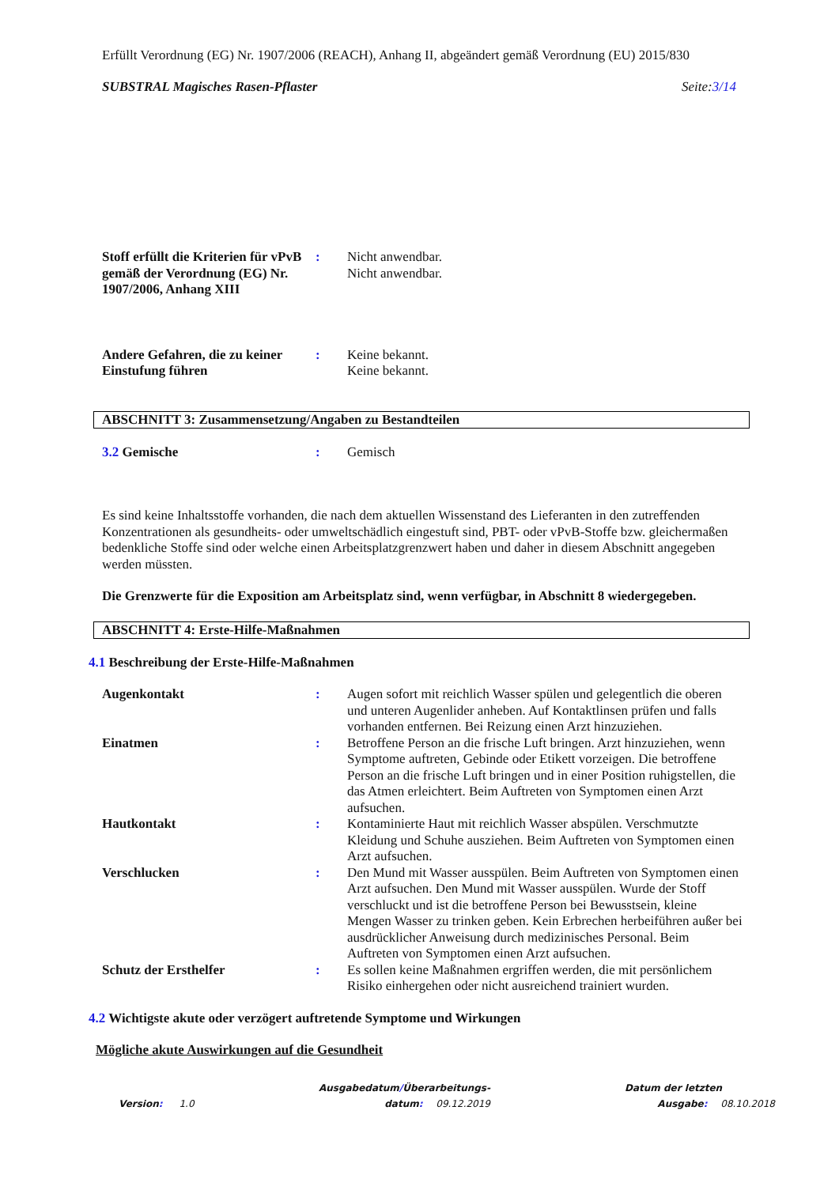Erfüllt Verordnung (EG) Nr. 1907/2006 (REACH), Anhang II, abgeändert gemäß Verordnung (EU) 2015/830
SUBSTRAL Magisches Rasen-Pflaster Seite:3/14
Stoff erfüllt die Kriterien für vPvB gemäß der Verordnung (EG) Nr. 1907/2006, Anhang XIII
: Nicht anwendbar.
Nicht anwendbar.
Andere Gefahren, die zu keiner Einstufung führen
: Keine bekannt.
Keine bekannt.
ABSCHNITT 3: Zusammensetzung/Angaben zu Bestandteilen
3.2 Gemische : Gemisch
Es sind keine Inhaltsstoffe vorhanden, die nach dem aktuellen Wissenstand des Lieferanten in den zutreffenden Konzentrationen als gesundheits- oder umweltschädlich eingestuft sind, PBT- oder vPvB-Stoffe bzw. gleichermaßen bedenkliche Stoffe sind oder welche einen Arbeitsplatzgrenzwert haben und daher in diesem Abschnitt angegeben werden müssten.
Die Grenzwerte für die Exposition am Arbeitsplatz sind, wenn verfügbar, in Abschnitt 8 wiedergegeben.
ABSCHNITT 4: Erste-Hilfe-Maßnahmen
4.1 Beschreibung der Erste-Hilfe-Maßnahmen
Augenkontakt : Augen sofort mit reichlich Wasser spülen und gelegentlich die oberen und unteren Augenlider anheben. Auf Kontaktlinsen prüfen und falls vorhanden entfernen. Bei Reizung einen Arzt hinzuziehen.
Einatmen : Betroffene Person an die frische Luft bringen. Arzt hinzuziehen, wenn Symptome auftreten, Gebinde oder Etikett vorzeigen. Die betroffene Person an die frische Luft bringen und in einer Position ruhigstellen, die das Atmen erleichtert. Beim Auftreten von Symptomen einen Arzt aufsuchen.
Hautkontakt : Kontaminierte Haut mit reichlich Wasser abspülen. Verschmutzte Kleidung und Schuhe ausziehen. Beim Auftreten von Symptomen einen Arzt aufsuchen.
Verschlucken : Den Mund mit Wasser ausspülen. Beim Auftreten von Symptomen einen Arzt aufsuchen. Den Mund mit Wasser ausspülen. Wurde der Stoff verschluckt und ist die betroffene Person bei Bewusstsein, kleine Mengen Wasser zu trinken geben. Kein Erbrechen herbeiführen außer bei ausdrücklicher Anweisung durch medizinisches Personal. Beim Auftreten von Symptomen einen Arzt aufsuchen.
Schutz der Ersthelfer : Es sollen keine Maßnahmen ergriffen werden, die mit persönlichem Risiko einhergehen oder nicht ausreichend trainiert wurden.
4.2 Wichtigste akute oder verzögert auftretende Symptome und Wirkungen
Mögliche akute Auswirkungen auf die Gesundheit
Version: 1.0 Ausgabedatum/Überarbeitungs-
datum: 09.12.2019
Datum der letzten
Ausgabe: 08.10.2018